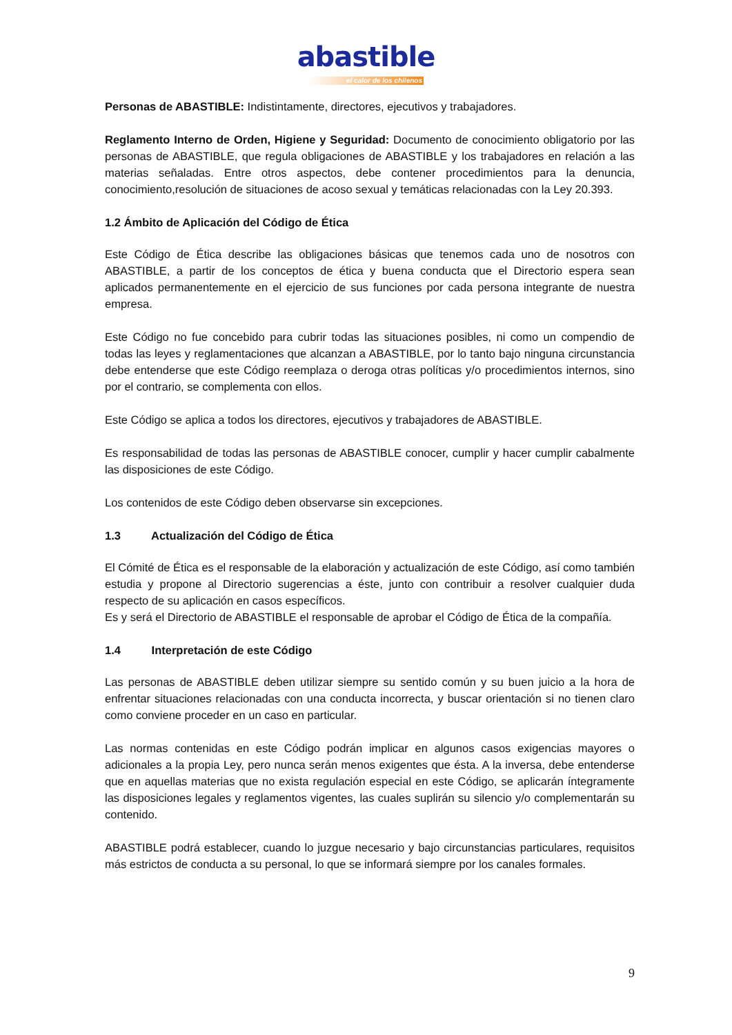abastible
el calor de los chilenos
Personas de ABASTIBLE: Indistintamente, directores, ejecutivos y trabajadores.
Reglamento Interno de Orden, Higiene y Seguridad: Documento de conocimiento obligatorio por las personas de ABASTIBLE, que regula obligaciones de ABASTIBLE y los trabajadores en relación a las materias señaladas. Entre otros aspectos, debe contener procedimientos para la denuncia, conocimiento,resolución de situaciones de acoso sexual y temáticas relacionadas con la Ley 20.393.
1.2 Ámbito de Aplicación del Código de Ética
Este Código de Ética describe las obligaciones básicas que tenemos cada uno de nosotros con ABASTIBLE, a partir de los conceptos de ética y buena conducta que el Directorio espera sean aplicados permanentemente en el ejercicio de sus funciones por cada persona integrante de nuestra empresa.
Este Código no fue concebido para cubrir todas las situaciones posibles, ni como un compendio de todas las leyes y reglamentaciones que alcanzan a ABASTIBLE, por lo tanto bajo ninguna circunstancia debe entenderse que este Código reemplaza o deroga otras políticas y/o procedimientos internos, sino por el contrario, se complementa con ellos.
Este Código se aplica a todos los directores, ejecutivos y trabajadores de ABASTIBLE.
Es responsabilidad de todas las personas de ABASTIBLE conocer, cumplir y hacer cumplir cabalmente las disposiciones de este Código.
Los contenidos de este Código deben observarse sin excepciones.
1.3 Actualización del Código de Ética
El Cómité de Ética es el responsable de la elaboración y actualización de este Código, así como también estudia y propone al Directorio sugerencias a éste, junto con contribuir a resolver cualquier duda respecto de su aplicación en casos específicos.
Es y será el Directorio de ABASTIBLE el responsable de aprobar el Código de Ética de la compañía.
1.4 Interpretación de este Código
Las personas de ABASTIBLE deben utilizar siempre su sentido común y su buen juicio a la hora de enfrentar situaciones relacionadas con una conducta incorrecta, y buscar orientación si no tienen claro como conviene proceder en un caso en particular.
Las normas contenidas en este Código podrán implicar en algunos casos exigencias mayores o adicionales a la propia Ley, pero nunca serán menos exigentes que ésta. A la inversa, debe entenderse que en aquellas materias que no exista regulación especial en este Código, se aplicarán íntegramente las disposiciones legales y reglamentos vigentes, las cuales suplirán su silencio y/o complementarán su contenido.
ABASTIBLE podrá establecer, cuando lo juzgue necesario y bajo circunstancias particulares, requisitos más estrictos de conducta a su personal, lo que se informará siempre por los canales formales.
9